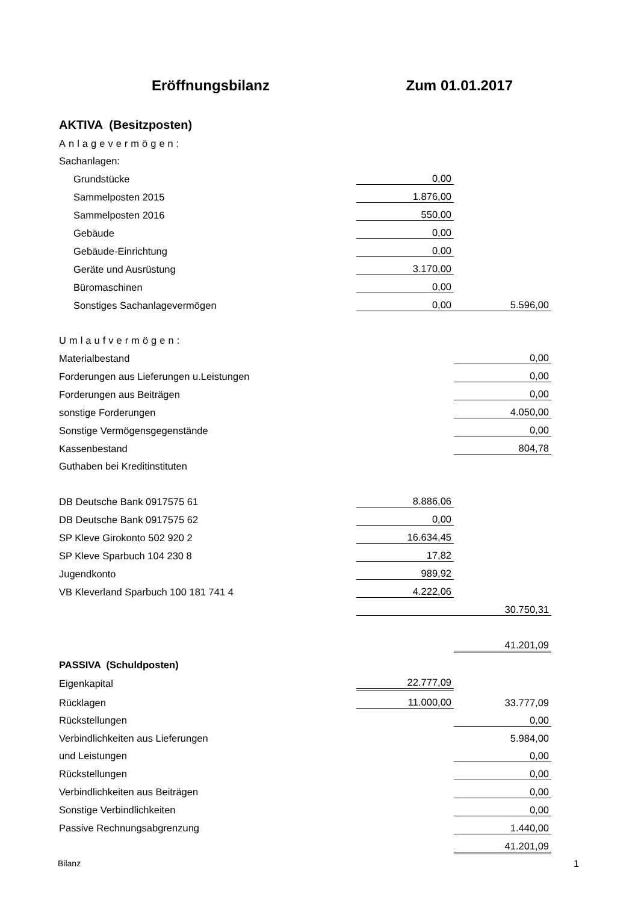Eröffnungsbilanz Zum 01.01.2017
| AKTIVA (Besitzposten) | | |
| Anlagevermögen: | | |
| Sachanlagen: | | |
| Grundstücke | 0,00 | |
| Sammelposten 2015 | 1.876,00 | |
| Sammelposten 2016 | 550,00 | |
| Gebäude | 0,00 | |
| Gebäude-Einrichtung | 0,00 | |
| Geräte und Ausrüstung | 3.170,00 | |
| Büromaschinen | 0,00 | |
| Sonstiges Sachanlagevermögen | 0,00 | 5.596,00 |
| Umlaufvermögen: | | |
| Materialbestand | | 0,00 |
| Forderungen aus Lieferungen u.Leistungen | | 0,00 |
| Forderungen aus Beiträgen | | 0,00 |
| sonstige Forderungen | | 4.050,00 |
| Sonstige Vermögensgegenstände | | 0,00 |
| Kassenbestand | | 804,78 |
| Guthaben bei Kreditinstituten | | |
| DB Deutsche Bank 0917575 61 | 8.886,06 | |
| DB Deutsche Bank 0917575 62 | 0,00 | |
| SP Kleve Girokonto 502 920 2 | 16.634,45 | |
| SP Kleve Sparbuch 104 230 8 | 17,82 | |
| Jugendkonto | 989,92 | |
| VB Kleverland Sparbuch 100 181 741 4 | 4.222,06 | |
| | | 30.750,31 |
| | | 41.201,09 |
| PASSIVA (Schuldposten) | | |
| Eigenkapital | 22.777,09 | |
| Rücklagen | 11.000,00 | 33.777,09 |
| Rückstellungen | | 0,00 |
| Verbindlichkeiten aus Lieferungen | | 5.984,00 |
| und Leistungen | | 0,00 |
| Rückstellungen | | 0,00 |
| Verbindlichkeiten aus Beiträgen | | 0,00 |
| Sonstige Verbindlichkeiten | | 0,00 |
| Passive Rechnungsabgrenzung | | 1.440,00 |
| | | 41.201,09 |
Bilanz 1